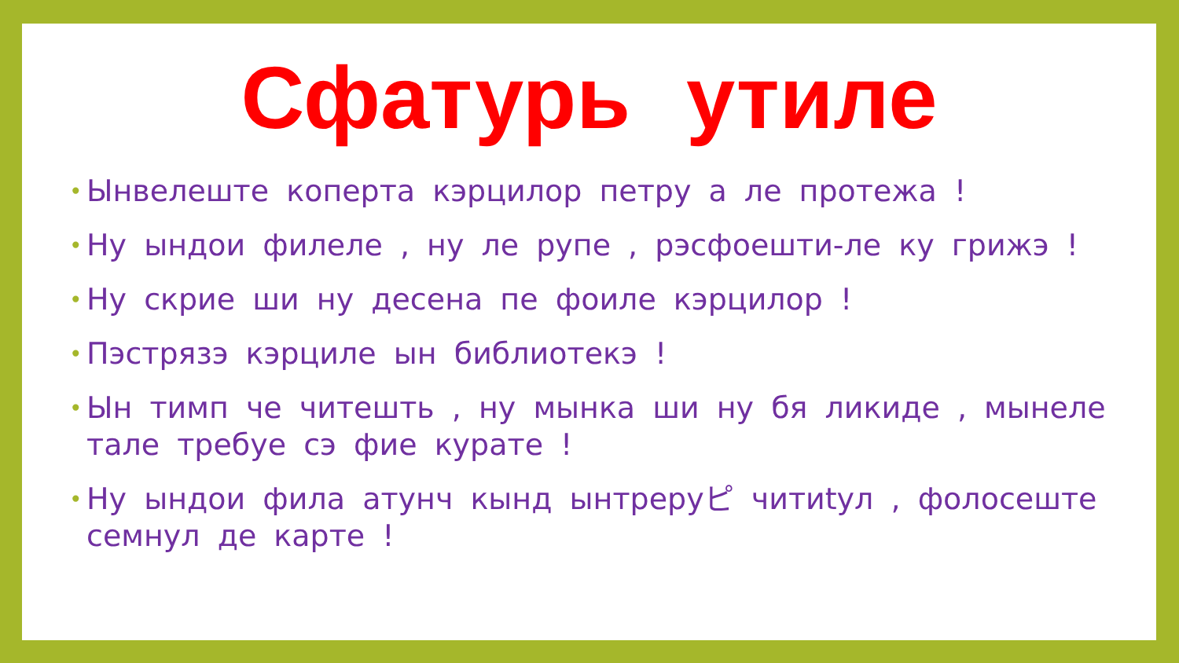Сфатурь утиле
• Ынвелеште коперта кэрцилор петру а ле протежа !
• Ну ындои филеле , ну ле рупе , рэсфоешти-ле ку грижэ !
• Ну скрие ши ну десена пе фоиле кэрцилор !
• Пэстрязэ кэрциле ын библиотекэ !
• Ын тимп че читешть , ну мынка ши ну бя ликиде , мынеле тале требуе сэ фие курате !
• Ну ындои фила атунч кынд ынтреруピ читиtул , фолосеште семнул де карте !